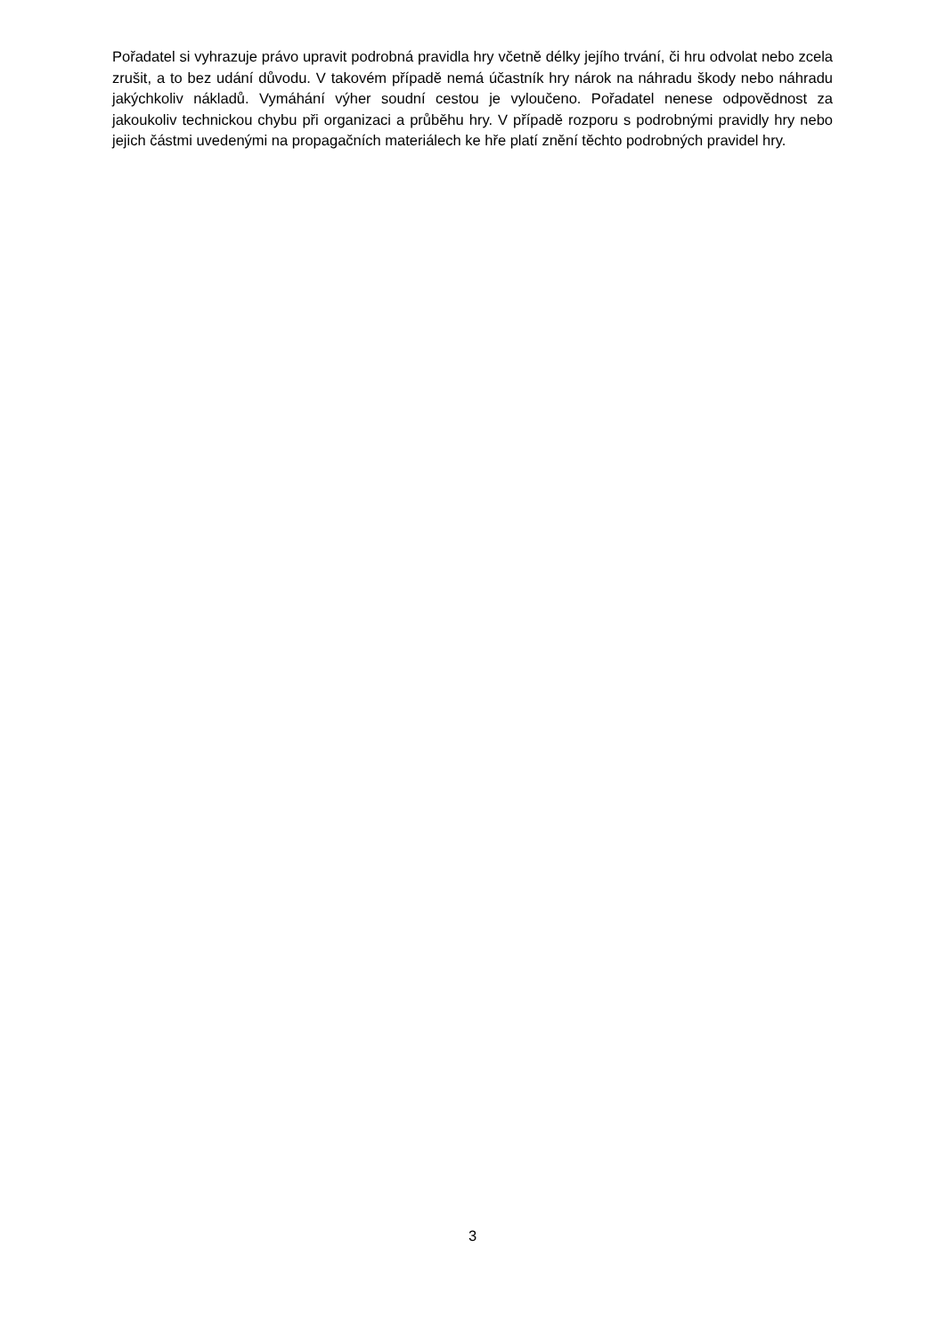Pořadatel si vyhrazuje právo upravit podrobná pravidla hry včetně délky jejího trvání, či hru odvolat nebo zcela zrušit, a to bez udání důvodu. V takovém případě nemá účastník hry nárok na náhradu škody nebo náhradu jakýchkoliv nákladů. Vymáhání výher soudní cestou je vyloučeno. Pořadatel nenese odpovědnost za jakoukoliv technickou chybu při organizaci a průběhu hry. V případě rozporu s podrobnými pravidly hry nebo jejich částmi uvedenými na propagačních materiálech ke hře platí znění těchto podrobných pravidel hry.
3